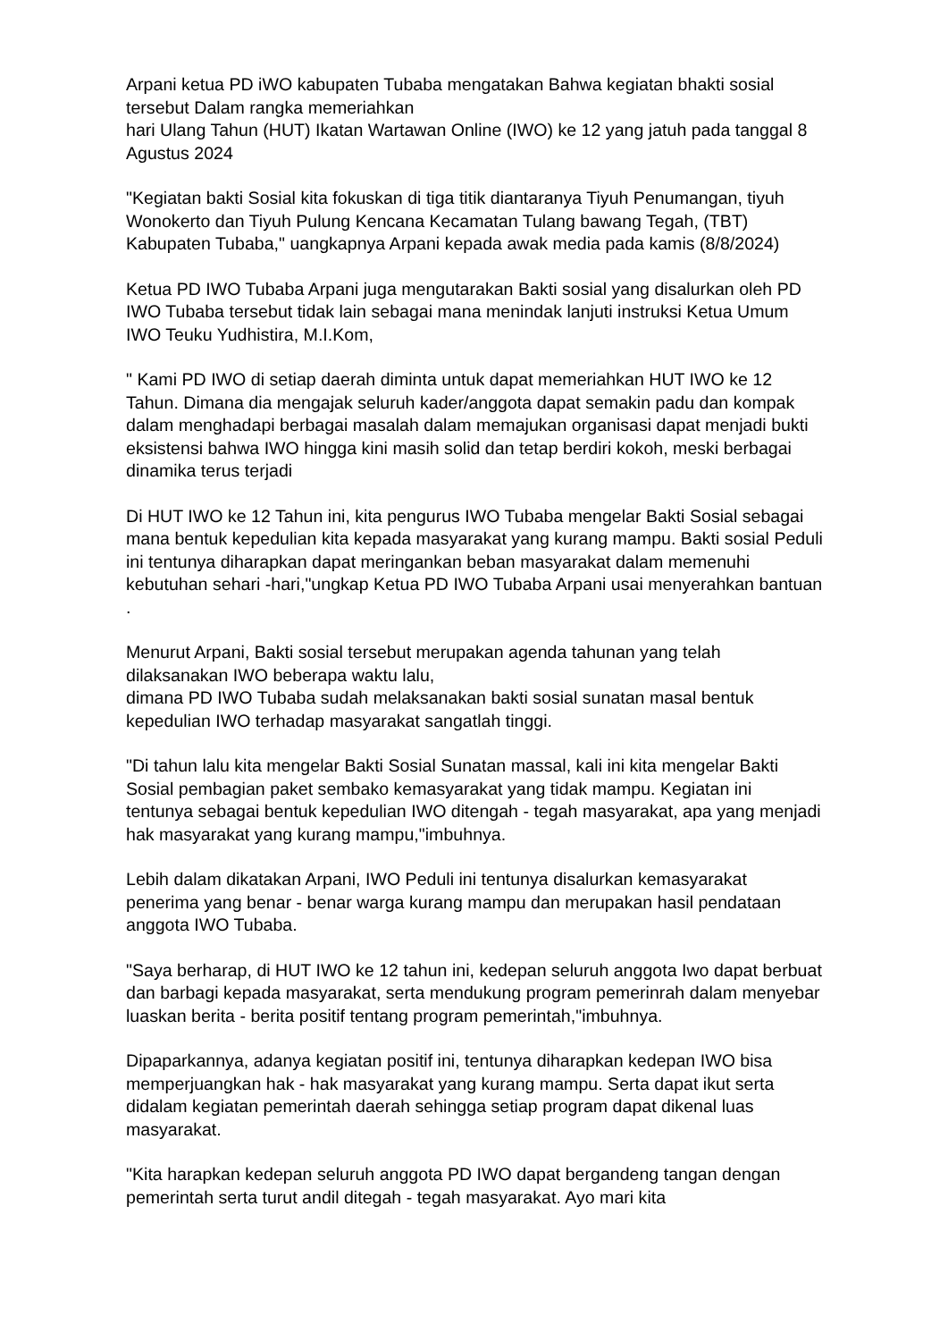Arpani ketua PD iWO kabupaten Tubaba mengatakan Bahwa kegiatan bhakti sosial tersebut Dalam rangka memeriahkan
hari Ulang Tahun (HUT) Ikatan Wartawan Online (IWO) ke 12 yang jatuh pada tanggal 8 Agustus 2024
"Kegiatan bakti Sosial kita fokuskan di tiga titik diantaranya Tiyuh Penumangan, tiyuh Wonokerto dan Tiyuh Pulung Kencana Kecamatan Tulang bawang Tegah, (TBT) Kabupaten Tubaba," uangkapnya Arpani kepada awak media pada kamis (8/8/2024)
Ketua PD IWO Tubaba Arpani juga mengutarakan Bakti sosial yang disalurkan oleh PD IWO Tubaba tersebut tidak lain sebagai mana menindak lanjuti instruksi Ketua Umum IWO Teuku Yudhistira, M.I.Kom,
" Kami PD IWO di setiap daerah diminta untuk dapat memeriahkan HUT IWO ke 12 Tahun. Dimana dia mengajak seluruh kader/anggota dapat semakin padu dan kompak dalam menghadapi berbagai masalah dalam memajukan organisasi dapat menjadi bukti eksistensi bahwa IWO hingga kini masih solid dan tetap berdiri kokoh, meski berbagai dinamika terus terjadi
Di HUT IWO ke 12 Tahun ini, kita pengurus IWO Tubaba mengelar Bakti Sosial sebagai mana bentuk kepedulian kita kepada masyarakat yang kurang mampu. Bakti sosial Peduli ini tentunya diharapkan dapat meringankan beban masyarakat dalam memenuhi kebutuhan sehari -hari,"ungkap Ketua PD IWO Tubaba Arpani usai menyerahkan bantuan .
Menurut Arpani, Bakti sosial tersebut merupakan agenda tahunan yang telah dilaksanakan IWO beberapa waktu lalu,
dimana PD IWO Tubaba sudah melaksanakan bakti sosial sunatan masal bentuk kepedulian IWO terhadap masyarakat sangatlah tinggi.
"Di tahun lalu kita mengelar Bakti Sosial Sunatan massal, kali ini kita mengelar Bakti Sosial pembagian paket sembako kemasyarakat yang tidak mampu. Kegiatan ini tentunya sebagai bentuk kepedulian IWO ditengah - tegah masyarakat, apa yang menjadi hak masyarakat yang kurang mampu,"imbuhnya.
Lebih dalam dikatakan Arpani, IWO Peduli ini tentunya disalurkan kemasyarakat penerima yang benar - benar warga kurang mampu dan merupakan hasil pendataan anggota IWO Tubaba.
"Saya berharap, di HUT IWO ke 12 tahun ini, kedepan seluruh anggota Iwo dapat berbuat dan barbagi kepada masyarakat, serta mendukung program pemerinrah dalam menyebar luaskan berita - berita positif tentang program pemerintah,"imbuhnya.
Dipaparkannya, adanya kegiatan positif ini, tentunya diharapkan kedepan IWO bisa memperjuangkan hak - hak masyarakat yang kurang mampu. Serta dapat ikut serta didalam kegiatan pemerintah daerah sehingga setiap program dapat dikenal luas masyarakat.
"Kita harapkan kedepan seluruh anggota PD IWO dapat bergandeng tangan dengan pemerintah serta turut andil ditegah - tegah masyarakat. Ayo mari kita